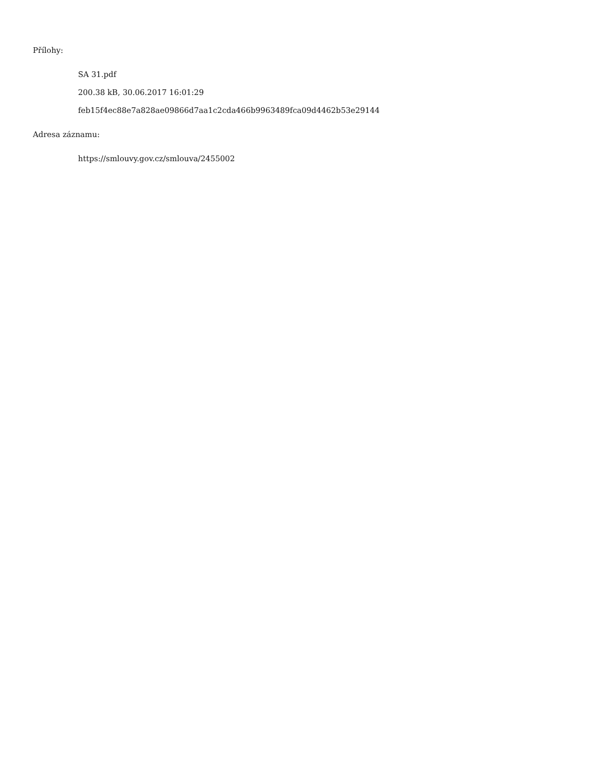Přílohy:
SA 31.pdf
200.38 kB, 30.06.2017 16:01:29
feb15f4ec88e7a828ae09866d7aa1c2cda466b9963489fca09d4462b53e29144
Adresa záznamu:
https://smlouvy.gov.cz/smlouva/2455002